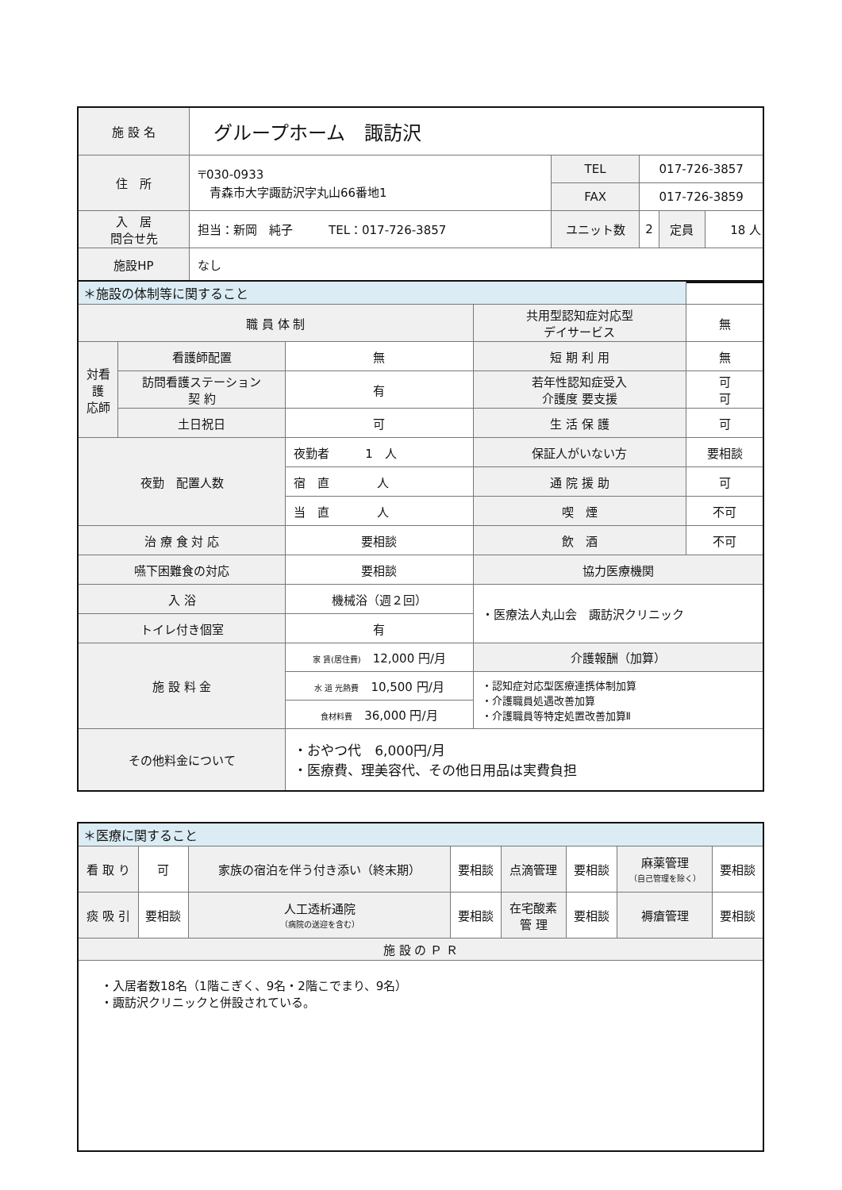| 施 設 名 | グループホーム 諏訪沢 | | | | |
| 住 所 | 〒030-0933 青森市大字諏訪沢字丸山66番地1 | TEL | 017-726-3857 | | |
| | | FAX | 017-726-3859 | | |
| 入 居 問合せ先 | 担当：新岡 純子 TEL：017-726-3857 | ユニット数 | 2 | 定員 | 18 人 |
| 施設HP | なし | | | | |
| ＊施設の体制等に関すること | | | | |
| 職 員 体 制 | | | 共用型認知症対応型 デイサービス | 無 |
| 対看 護 応師 | 看護師配置 | 無 | 短 期 利 用 | 無 |
| | 訪問看護ステーション 契 約 | 有 | 若年性認知症受入 介護度 要支援 | 可 可 |
| | 土日祝日 | 可 | 生 活 保 護 | 可 |
| 夜勤 配置人数 | | 夜勤者 1 人 | 保証人がいない方 | 要相談 |
| | | 宿 直 人 | 通 院 援 助 | 可 |
| | | 当 直 人 | 喫 煙 | 不可 |
| 治 療 食 対 応 | | 要相談 | 飲 酒 | 不可 |
| 嚥下困難食の対応 | | 要相談 | 協力医療機関 | |
| 入 浴 | | 機械浴（週２回） | ・医療法人丸山会 諏訪沢クリニック | |
| トイレ付き個室 | | 有 | | |
| 施 設 料 金 | | 家 賃(居住費) 12,000 円/月 | 介護報酬（加算） | |
| | | 水 道 光熱費 10,500 円/月 | ・認知症対応型医療連携体制加算 ・介護職員処遇改善加算 ・介護職員等特定処置改善加算Ⅱ | |
| | | 食材料費 36,000 円/月 | | |
| その他料金について | | ・おやつ代 6,000円/月 ・医療費、理美容代、その他日用品は実費負担 | | |
| ＊医療に関すること | | | | | | | |
| 看 取 り | 可 | 家族の宿泊を伴う付き添い（終末期） | 要相談 | 点滴管理 | 要相談 | 麻薬管理 （自己管理を除く） | 要相談 |
| 痰 吸 引 | 要相談 | 人工透析通院 （病院の送迎を含む） | 要相談 | 在宅酸素 管 理 | 要相談 | 褥瘡管理 | 要相談 |
| 施 設 の Ｐ Ｒ | | | | | | | |
| ・入居者数18名（1階こぎく、9名・2階こでまり、9名） ・諏訪沢クリニックと併設されている。 | | | | | | | |